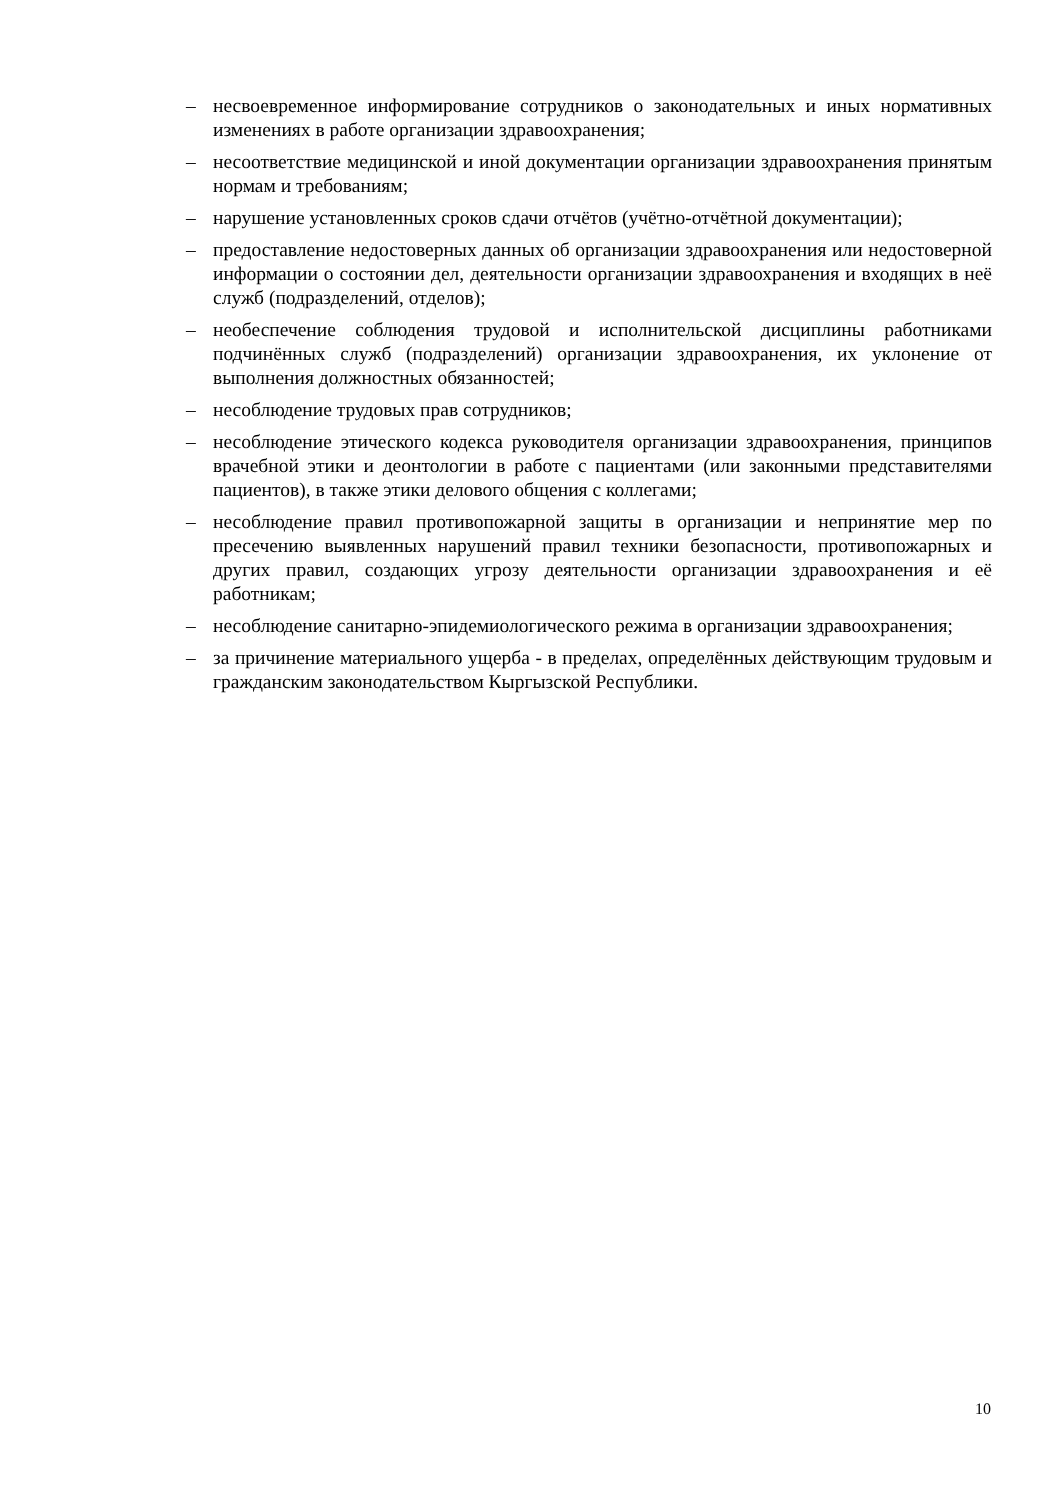– несвоевременное информирование сотрудников о законодательных и иных нормативных изменениях в работе организации здравоохранения;
– несоответствие медицинской и иной документации организации здравоохранения принятым нормам и требованиям;
– нарушение установленных сроков сдачи отчётов (учётно-отчётной документации);
– предоставление недостоверных данных об организации здравоохранения или недостоверной информации о состоянии дел, деятельности организации здравоохранения и входящих в неё служб (подразделений, отделов);
– необеспечение соблюдения трудовой и исполнительской дисциплины работниками подчинённых служб (подразделений) организации здравоохранения, их уклонение от выполнения должностных обязанностей;
– несоблюдение трудовых прав сотрудников;
– несоблюдение этического кодекса руководителя организации здравоохранения, принципов врачебной этики и деонтологии в работе с пациентами (или законными представителями пациентов), в также этики делового общения с коллегами;
– несоблюдение правил противопожарной защиты в организации и непринятие мер по пресечению выявленных нарушений правил техники безопасности, противопожарных и других правил, создающих угрозу деятельности организации здравоохранения и её работникам;
– несоблюдение санитарно-эпидемиологического режима в организации здравоохранения;
– за причинение материального ущерба - в пределах, определённых действующим трудовым и гражданским законодательством Кыргызской Республики.
10